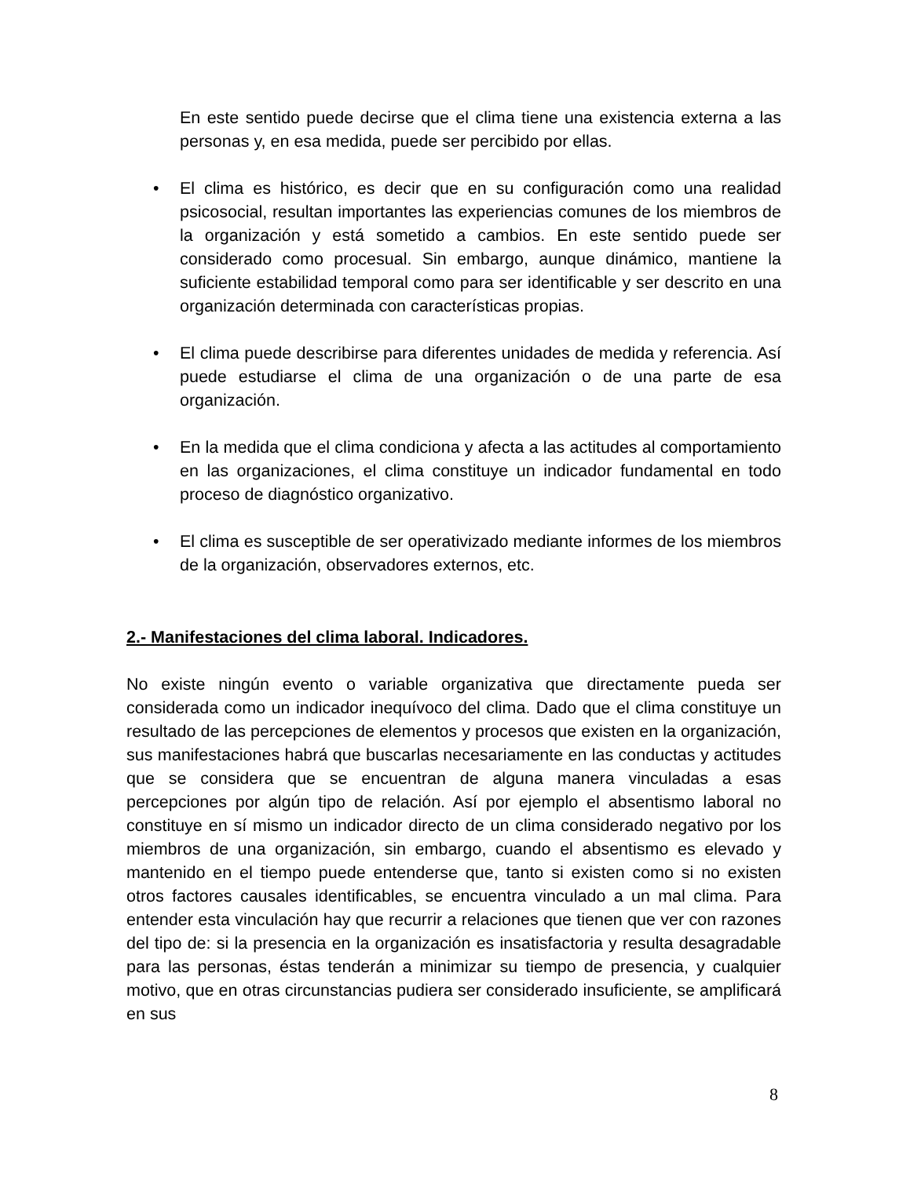En este sentido puede decirse que el clima tiene una existencia externa a las personas y, en esa medida, puede ser percibido por ellas.
• El clima es histórico, es decir que en su configuración como una realidad psicosocial, resultan importantes las experiencias comunes de los miembros de la organización y está sometido a cambios. En este sentido puede ser considerado como procesual. Sin embargo, aunque dinámico, mantiene la suficiente estabilidad temporal como para ser identificable y ser descrito en una organización determinada con características propias.
• El clima puede describirse para diferentes unidades de medida y referencia. Así puede estudiarse el clima de una organización o de una parte de esa organización.
• En la medida que el clima condiciona y afecta a las actitudes al comportamiento en las organizaciones, el clima constituye un indicador fundamental en todo proceso de diagnóstico organizativo.
• El clima es susceptible de ser operativizado mediante informes de los miembros de la organización, observadores externos, etc.
2.- Manifestaciones del clima laboral. Indicadores.
No existe ningún evento o variable organizativa que directamente pueda ser considerada como un indicador inequívoco del clima. Dado que el clima constituye un resultado de las percepciones de elementos y procesos que existen en la organización, sus manifestaciones habrá que buscarlas necesariamente en las conductas y actitudes que se considera que se encuentran de alguna manera vinculadas a esas percepciones por algún tipo de relación. Así por ejemplo el absentismo laboral no constituye en sí mismo un indicador directo de un clima considerado negativo por los miembros de una organización, sin embargo, cuando el absentismo es elevado y mantenido en el tiempo puede entenderse que, tanto si existen como si no existen otros factores causales identificables, se encuentra vinculado a un mal clima. Para entender esta vinculación hay que recurrir a relaciones que tienen que ver con razones del tipo de: si la presencia en la organización es insatisfactoria y resulta desagradable para las personas, éstas tenderán a minimizar su tiempo de presencia, y cualquier motivo, que en otras circunstancias pudiera ser considerado insuficiente, se amplificará en sus
8